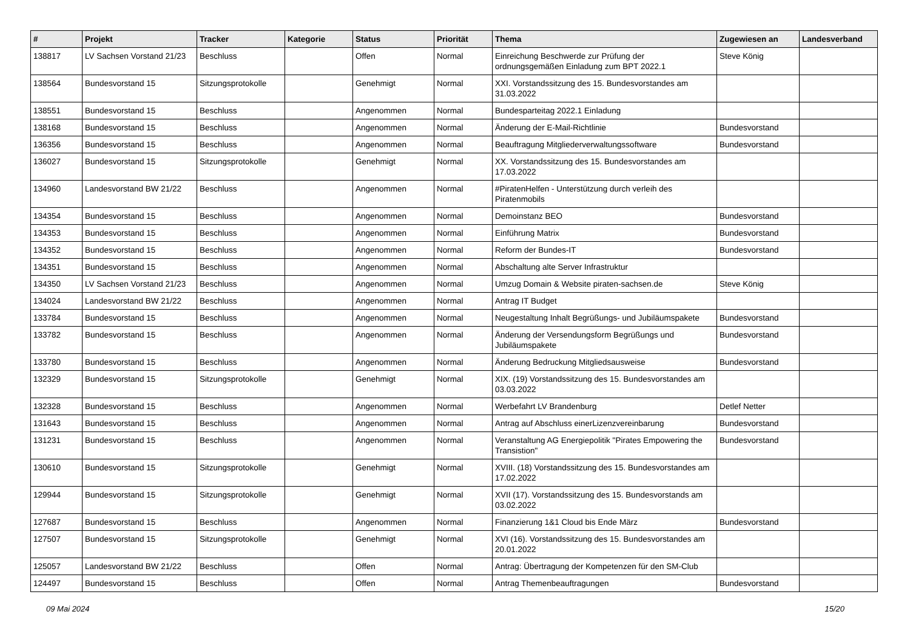| # | Projekt | Tracker | Kategorie | Status | Priorität | Thema | Zugewiesen an | Landesverband |
| --- | --- | --- | --- | --- | --- | --- | --- | --- |
| 138817 | LV Sachsen Vorstand 21/23 | Beschluss | | Offen | Normal | Einreichung Beschwerde zur Prüfung der ordnungsgemäßen Einladung zum BPT 2022.1 | Steve König | |
| 138564 | Bundesvorstand 15 | Sitzungsprotokolle | | Genehmigt | Normal | XXI. Vorstandssitzung des 15. Bundesvorstandes am 31.03.2022 | | |
| 138551 | Bundesvorstand 15 | Beschluss | | Angenommen | Normal | Bundesparteitag 2022.1 Einladung | | |
| 138168 | Bundesvorstand 15 | Beschluss | | Angenommen | Normal | Änderung der E-Mail-Richtlinie | Bundesvorstand | |
| 136356 | Bundesvorstand 15 | Beschluss | | Angenommen | Normal | Beauftragung Mitgliederverwaltungssoftware | Bundesvorstand | |
| 136027 | Bundesvorstand 15 | Sitzungsprotokolle | | Genehmigt | Normal | XX. Vorstandssitzung des 15. Bundesvorstandes am 17.03.2022 | | |
| 134960 | Landesvorstand BW 21/22 | Beschluss | | Angenommen | Normal | #PiratenHelfen - Unterstützung durch verleih des Piratenmobils | | |
| 134354 | Bundesvorstand 15 | Beschluss | | Angenommen | Normal | Demoinstanz BEO | Bundesvorstand | |
| 134353 | Bundesvorstand 15 | Beschluss | | Angenommen | Normal | Einführung Matrix | Bundesvorstand | |
| 134352 | Bundesvorstand 15 | Beschluss | | Angenommen | Normal | Reform der Bundes-IT | Bundesvorstand | |
| 134351 | Bundesvorstand 15 | Beschluss | | Angenommen | Normal | Abschaltung alte Server Infrastruktur | | |
| 134350 | LV Sachsen Vorstand 21/23 | Beschluss | | Angenommen | Normal | Umzug Domain & Website piraten-sachsen.de | Steve König | |
| 134024 | Landesvorstand BW 21/22 | Beschluss | | Angenommen | Normal | Antrag IT Budget | | |
| 133784 | Bundesvorstand 15 | Beschluss | | Angenommen | Normal | Neugestaltung Inhalt Begrüßungs- und Jubiläumspakete | Bundesvorstand | |
| 133782 | Bundesvorstand 15 | Beschluss | | Angenommen | Normal | Änderung der Versendungsform Begrüßungs und Jubiläumspakete | Bundesvorstand | |
| 133780 | Bundesvorstand 15 | Beschluss | | Angenommen | Normal | Änderung Bedruckung Mitgliedsausweise | Bundesvorstand | |
| 132329 | Bundesvorstand 15 | Sitzungsprotokolle | | Genehmigt | Normal | XIX. (19) Vorstandssitzung des 15. Bundesvorstandes am 03.03.2022 | | |
| 132328 | Bundesvorstand 15 | Beschluss | | Angenommen | Normal | Werbefahrt LV Brandenburg | Detlef Netter | |
| 131643 | Bundesvorstand 15 | Beschluss | | Angenommen | Normal | Antrag auf Abschluss einerLizenzvereinbarung | Bundesvorstand | |
| 131231 | Bundesvorstand 15 | Beschluss | | Angenommen | Normal | Veranstaltung AG Energiepolitik "Pirates Empowering the Transistion" | Bundesvorstand | |
| 130610 | Bundesvorstand 15 | Sitzungsprotokolle | | Genehmigt | Normal | XVIII. (18) Vorstandssitzung des 15. Bundesvorstandes am 17.02.2022 | | |
| 129944 | Bundesvorstand 15 | Sitzungsprotokolle | | Genehmigt | Normal | XVII (17). Vorstandssitzung des 15. Bundesvorstands am 03.02.2022 | | |
| 127687 | Bundesvorstand 15 | Beschluss | | Angenommen | Normal | Finanzierung 1&1 Cloud bis Ende März | Bundesvorstand | |
| 127507 | Bundesvorstand 15 | Sitzungsprotokolle | | Genehmigt | Normal | XVI (16). Vorstandssitzung des 15. Bundesvorstandes am 20.01.2022 | | |
| 125057 | Landesvorstand BW 21/22 | Beschluss | | Offen | Normal | Antrag: Übertragung der Kompetenzen für den SM-Club | | |
| 124497 | Bundesvorstand 15 | Beschluss | | Offen | Normal | Antrag Themenbeauftragungen | Bundesvorstand | |
09 Mai 2024 15/20